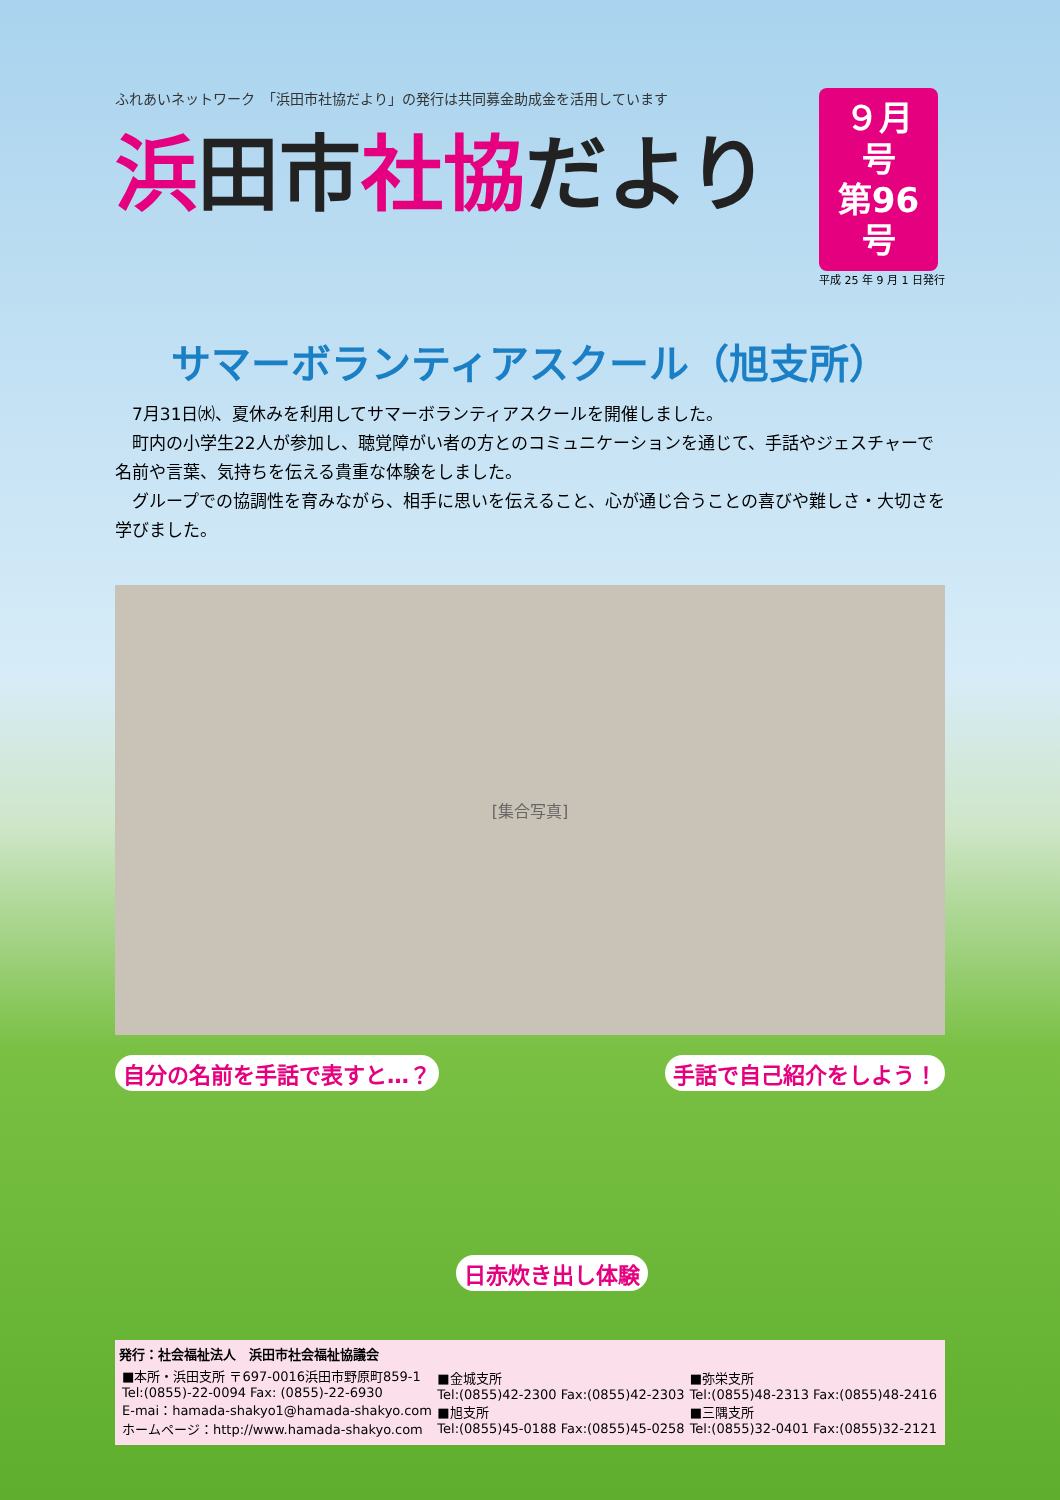ふれあいネットワーク　「浜田市社協だより」の発行は共同募金助成金を活用しています
浜田市社協だより
９月号
第96号
平成 25 年 9 月 1 日発行
サマーボランティアスクール（旭支所）
　7月31日㈬、夏休みを利用してサマーボランティアスクールを開催しました。
　町内の小学生22人が参加し、聴覚障がい者の方とのコミュニケーションを通じて、手話やジェスチャーで名前や言葉、気持ちを伝える貴重な体験をしました。
　グループでの協調性を育みながら、相手に思いを伝えること、心が通じ合うことの喜びや難しさ・大切さを学びました。
[集合写真]
自分の名前を手話で表すと…？
日赤炊き出し体験
手話で自己紹介をしよう！
発行：社会福祉法人　浜田市社会福祉協議会
| ■本所・浜田支所 〒697-0016浜田市野原町859-1 Tel:(0855)-22-0094 Fax: (0855)-22-6930 E-mai：hamada-shakyo1@hamada-shakyo.com ホームページ：http://www.hamada-shakyo.com | ■金城支所 Tel:(0855)42-2300 Fax:(0855)42-2303 ■旭支所 Tel:(0855)45-0188 Fax:(0855)45-0258 | ■弥栄支所 Tel:(0855)48-2313 Fax:(0855)48-2416 ■三隅支所 Tel:(0855)32-0401 Fax:(0855)32-2121 |